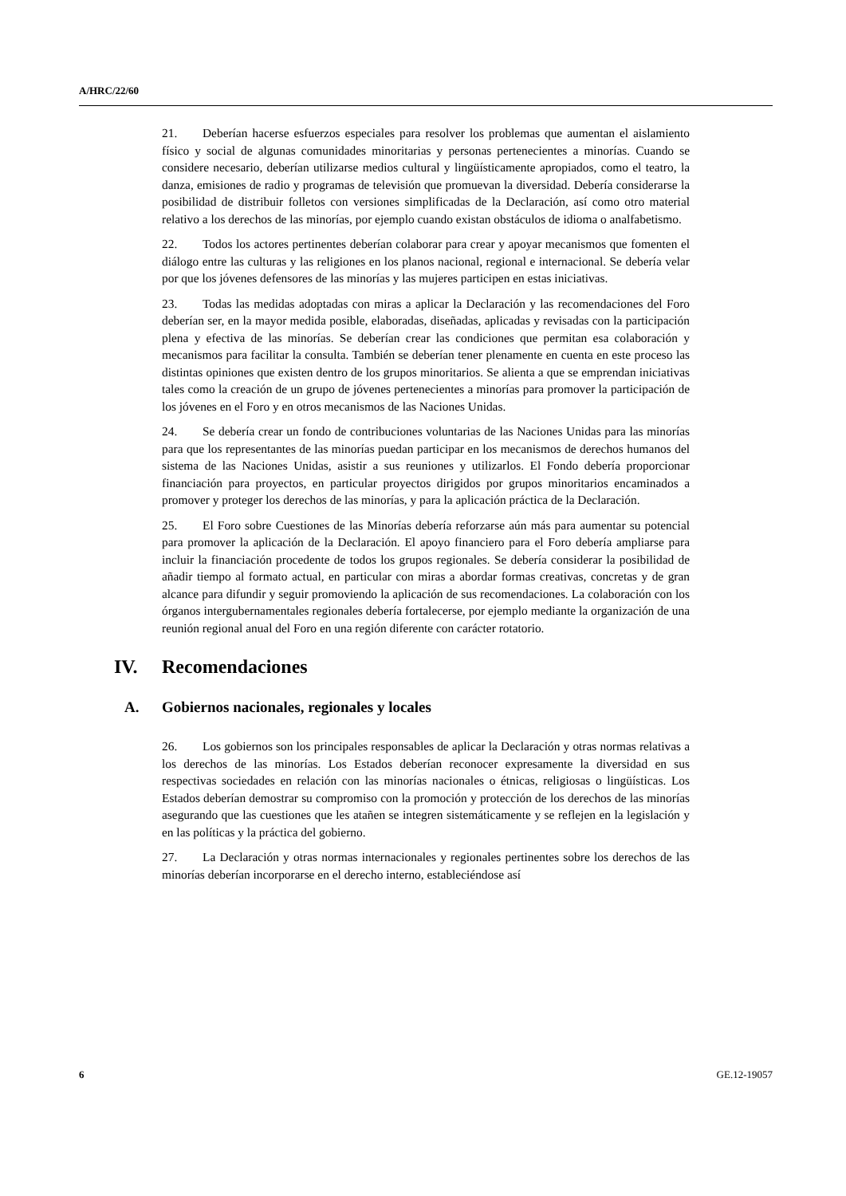A/HRC/22/60
21. Deberían hacerse esfuerzos especiales para resolver los problemas que aumentan el aislamiento físico y social de algunas comunidades minoritarias y personas pertenecientes a minorías. Cuando se considere necesario, deberían utilizarse medios cultural y lingüísticamente apropiados, como el teatro, la danza, emisiones de radio y programas de televisión que promuevan la diversidad. Debería considerarse la posibilidad de distribuir folletos con versiones simplificadas de la Declaración, así como otro material relativo a los derechos de las minorías, por ejemplo cuando existan obstáculos de idioma o analfabetismo.
22. Todos los actores pertinentes deberían colaborar para crear y apoyar mecanismos que fomenten el diálogo entre las culturas y las religiones en los planos nacional, regional e internacional. Se debería velar por que los jóvenes defensores de las minorías y las mujeres participen en estas iniciativas.
23. Todas las medidas adoptadas con miras a aplicar la Declaración y las recomendaciones del Foro deberían ser, en la mayor medida posible, elaboradas, diseñadas, aplicadas y revisadas con la participación plena y efectiva de las minorías. Se deberían crear las condiciones que permitan esa colaboración y mecanismos para facilitar la consulta. También se deberían tener plenamente en cuenta en este proceso las distintas opiniones que existen dentro de los grupos minoritarios. Se alienta a que se emprendan iniciativas tales como la creación de un grupo de jóvenes pertenecientes a minorías para promover la participación de los jóvenes en el Foro y en otros mecanismos de las Naciones Unidas.
24. Se debería crear un fondo de contribuciones voluntarias de las Naciones Unidas para las minorías para que los representantes de las minorías puedan participar en los mecanismos de derechos humanos del sistema de las Naciones Unidas, asistir a sus reuniones y utilizarlos. El Fondo debería proporcionar financiación para proyectos, en particular proyectos dirigidos por grupos minoritarios encaminados a promover y proteger los derechos de las minorías, y para la aplicación práctica de la Declaración.
25. El Foro sobre Cuestiones de las Minorías debería reforzarse aún más para aumentar su potencial para promover la aplicación de la Declaración. El apoyo financiero para el Foro debería ampliarse para incluir la financiación procedente de todos los grupos regionales. Se debería considerar la posibilidad de añadir tiempo al formato actual, en particular con miras a abordar formas creativas, concretas y de gran alcance para difundir y seguir promoviendo la aplicación de sus recomendaciones. La colaboración con los órganos intergubernamentales regionales debería fortalecerse, por ejemplo mediante la organización de una reunión regional anual del Foro en una región diferente con carácter rotatorio.
IV. Recomendaciones
A. Gobiernos nacionales, regionales y locales
26. Los gobiernos son los principales responsables de aplicar la Declaración y otras normas relativas a los derechos de las minorías. Los Estados deberían reconocer expresamente la diversidad en sus respectivas sociedades en relación con las minorías nacionales o étnicas, religiosas o lingüísticas. Los Estados deberían demostrar su compromiso con la promoción y protección de los derechos de las minorías asegurando que las cuestiones que les atañen se integren sistemáticamente y se reflejen en la legislación y en las políticas y la práctica del gobierno.
27. La Declaración y otras normas internacionales y regionales pertinentes sobre los derechos de las minorías deberían incorporarse en el derecho interno, estableciéndose así
6 GE.12-19057